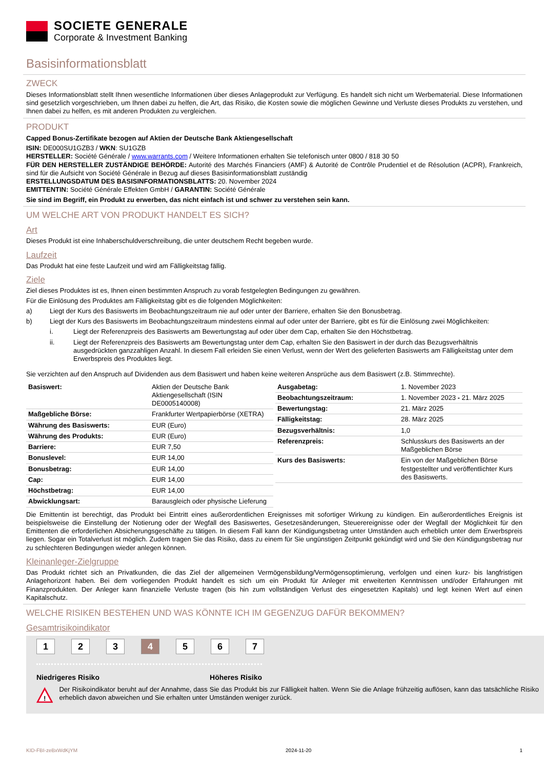SOCIETE GENERALE
Corporate & Investment Banking
Basisinformationsblatt
ZWECK
Dieses Informationsblatt stellt Ihnen wesentliche Informationen über dieses Anlageprodukt zur Verfügung. Es handelt sich nicht um Werbematerial. Diese Informationen sind gesetzlich vorgeschrieben, um Ihnen dabei zu helfen, die Art, das Risiko, die Kosten sowie die möglichen Gewinne und Verluste dieses Produkts zu verstehen, und Ihnen dabei zu helfen, es mit anderen Produkten zu vergleichen.
PRODUKT
Capped Bonus-Zertifikate bezogen auf Aktien der Deutsche Bank Aktiengesellschaft
ISIN: DE000SU1GZB3 / WKN: SU1GZB
HERSTELLER: Société Générale / www.warrants.com / Weitere Informationen erhalten Sie telefonisch unter 0800 / 818 30 50
FÜR DEN HERSTELLER ZUSTÄNDIGE BEHÖRDE: Autorité des Marchés Financiers (AMF) & Autorité de Contrôle Prudentiel et de Résolution (ACPR), Frankreich, sind für die Aufsicht von Société Générale in Bezug auf dieses Basisinformationsblatt zuständig
ERSTELLUNGSDATUM DES BASISINFORMATIONSBLATTS: 20. November 2024
EMITTENTIN: Société Générale Effekten GmbH / GARANTIN: Société Générale
Sie sind im Begriff, ein Produkt zu erwerben, das nicht einfach ist und schwer zu verstehen sein kann.
UM WELCHE ART VON PRODUKT HANDELT ES SICH?
Art
Dieses Produkt ist eine Inhaberschuldverschreibung, die unter deutschem Recht begeben wurde.
Laufzeit
Das Produkt hat eine feste Laufzeit und wird am Fälligkeitstag fällig.
Ziele
Ziel dieses Produktes ist es, Ihnen einen bestimmten Anspruch zu vorab festgelegten Bedingungen zu gewähren.
Für die Einlösung des Produktes am Fälligkeitstag gibt es die folgenden Möglichkeiten:
a) Liegt der Kurs des Basiswerts im Beobachtungszeitraum nie auf oder unter der Barriere, erhalten Sie den Bonusbetrag.
b) Liegt der Kurs des Basiswerts im Beobachtungszeitraum mindestens einmal auf oder unter der Barriere, gibt es für die Einlösung zwei Möglichkeiten:
i. Liegt der Referenzpreis des Basiswerts am Bewertungstag auf oder über dem Cap, erhalten Sie den Höchstbetrag.
ii. Liegt der Referenzpreis des Basiswerts am Bewertungstag unter dem Cap, erhalten Sie den Basiswert in der durch das Bezugsverhältnis ausgedrückten ganzzahligen Anzahl. In diesem Fall erleiden Sie einen Verlust, wenn der Wert des gelieferten Basiswerts am Fälligkeitstag unter dem Erwerbspreis des Produktes liegt.
Sie verzichten auf den Anspruch auf Dividenden aus dem Basiswert und haben keine weiteren Ansprüche aus dem Basiswert (z.B. Stimmrechte).
| Basiswert: | Aktien der Deutsche Bank Aktiengesellschaft (ISIN DE0005140008) |
| Maßgebliche Börse: | Frankfurter Wertpapierbörse (XETRA) |
| Währung des Basiswerts: | EUR (Euro) |
| Währung des Produkts: | EUR (Euro) |
| Barriere: | EUR 7,50 |
| Bonuslevel: | EUR 14,00 |
| Bonusbetrag: | EUR 14,00 |
| Cap: | EUR 14,00 |
| Höchstbetrag: | EUR 14,00 |
| Abwicklungsart: | Barausgleich oder physische Lieferung |
| Ausgabetag: | 1. November 2023 |
| Beobachtungszeitraum: | 1. November 2023 - 21. März 2025 |
| Bewertungstag: | 21. März 2025 |
| Fälligkeitstag: | 28. März 2025 |
| Bezugsverhältnis: | 1,0 |
| Referenzpreis: | Schlusskurs des Basiswerts an der Maßgeblichen Börse |
| Kurs des Basiswerts: | Ein von der Maßgeblichen Börse festgestellter und veröffentlichter Kurs des Basiswerts. |
Die Emittentin ist berechtigt, das Produkt bei Eintritt eines außerordentlichen Ereignisses mit sofortiger Wirkung zu kündigen. Ein außerordentliches Ereignis ist beispielsweise die Einstellung der Notierung oder der Wegfall des Basiswertes, Gesetzesänderungen, Steuerereignisse oder der Wegfall der Möglichkeit für den Emittenten die erforderlichen Absicherungsgeschäfte zu tätigen. In diesem Fall kann der Kündigungsbetrag unter Umständen auch erheblich unter dem Erwerbspreis liegen. Sogar ein Totalverlust ist möglich. Zudem tragen Sie das Risiko, dass zu einem für Sie ungünstigen Zeitpunkt gekündigt wird und Sie den Kündigungsbetrag nur zu schlechteren Bedingungen wieder anlegen können.
Kleinanleger-Zielgruppe
Das Produkt richtet sich an Privatkunden, die das Ziel der allgemeinen Vermögensbildung/Vermögensoptimierung, verfolgen und einen kurz- bis langfristigen Anlagehorizont haben. Bei dem vorliegenden Produkt handelt es sich um ein Produkt für Anleger mit erweiterten Kenntnissen und/oder Erfahrungen mit Finanzprodukten. Der Anleger kann finanzielle Verluste tragen (bis hin zum vollständigen Verlust des eingesetzten Kapitals) und legt keinen Wert auf einen Kapitalschutz.
WELCHE RISIKEN BESTEHEN UND WAS KÖNNTE ICH IM GEGENZUG DAFÜR BEKOMMEN?
Gesamtrisikoindikator
1 2 3 4 5 6 7
Niedrigeres Risiko Höheres Risiko
!
Der Risikoindikator beruht auf der Annahme, dass Sie das Produkt bis zur Fälligkeit halten. Wenn Sie die Anlage frühzeitig auflösen, kann das tatsächliche Risiko erheblich davon abweichen und Sie erhalten unter Umständen weniger zurück.
KID-FBI-zeBxWdKjYM 2024-11-20 1